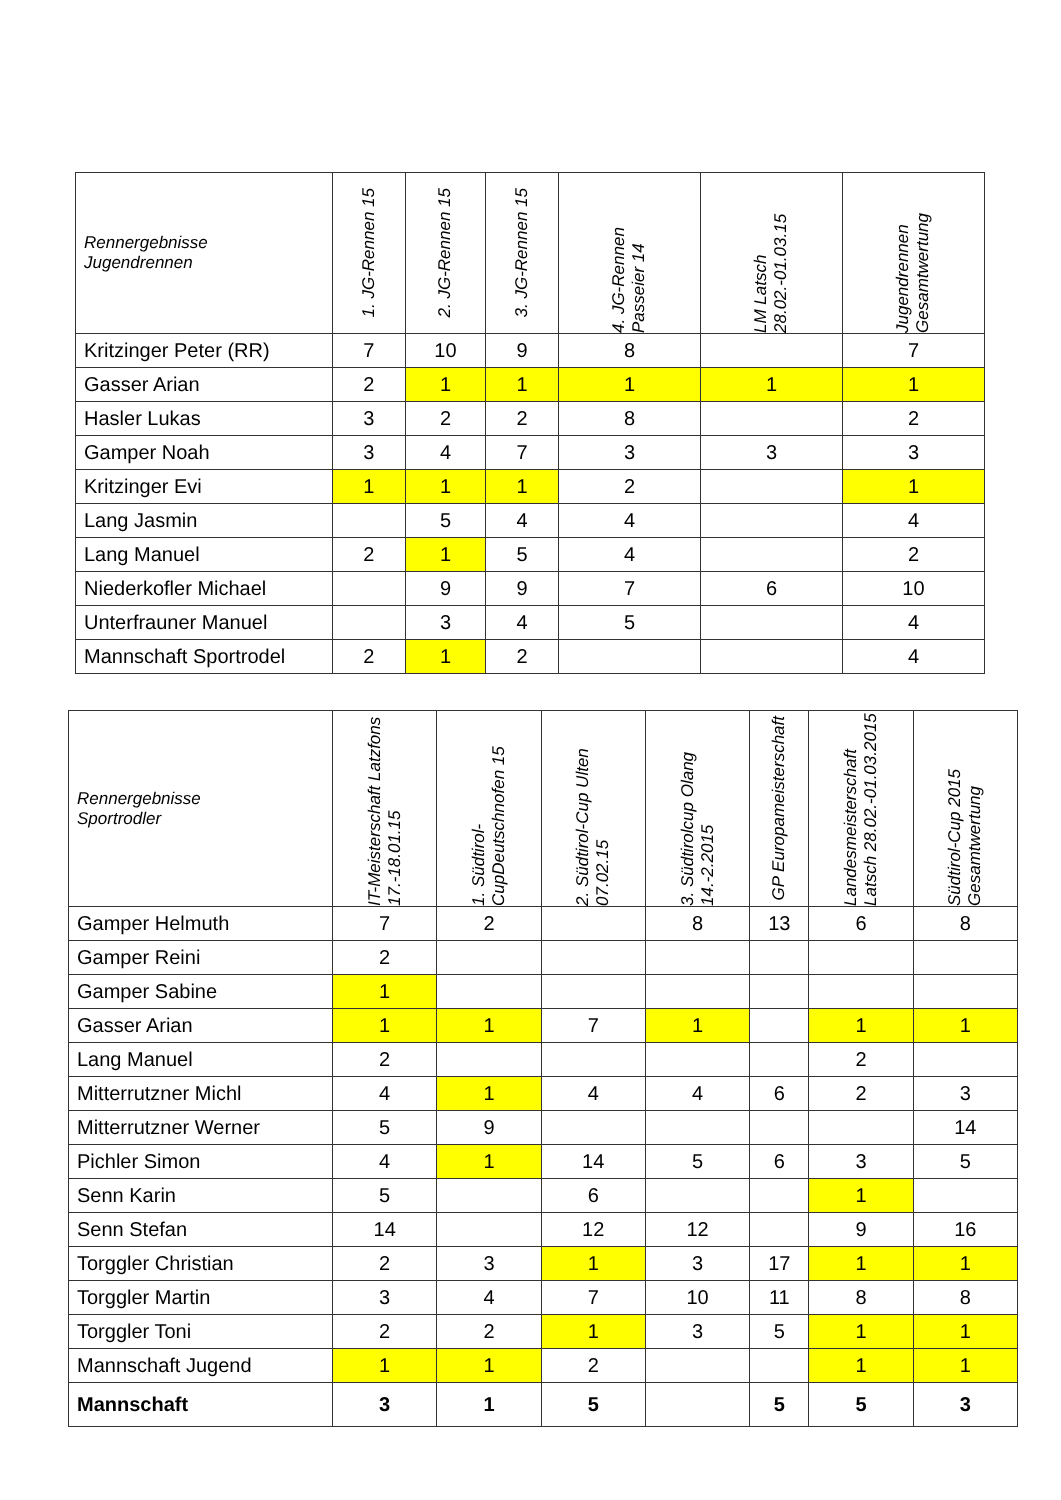| Rennergebnisse Jugendrennen | 1. JG-Rennen 15 | 2. JG-Rennen 15 | 3. JG-Rennen 15 | 4. JG-Rennen Passeier 14 | LM Latsch 28.02.-01.03.15 | Jugendrennen Gesamtwertung |
| --- | --- | --- | --- | --- | --- | --- |
| Kritzinger Peter (RR) | 7 | 10 | 9 | 8 | | 7 |
| Gasser Arian | 2 | 1 | 1 | 1 | 1 | 1 |
| Hasler Lukas | 3 | 2 | 2 | 8 | | 2 |
| Gamper Noah | 3 | 4 | 7 | 3 | 3 | 3 |
| Kritzinger Evi | 1 | 1 | 1 | 2 | | 1 |
| Lang Jasmin | | 5 | 4 | 4 | | 4 |
| Lang Manuel | 2 | 1 | 5 | 4 | | 2 |
| Niederkofler Michael | | 9 | 9 | 7 | 6 | 10 |
| Unterfrauner Manuel | | 3 | 4 | 5 | | 4 |
| Mannschaft Sportrodel | 2 | 1 | 2 | | | 4 |
| Rennergebnisse Sportrodler | IT-Meisterschaft Latzfons 17.-18.01.15 | 1. Südtirol-CupDeutschnofen 15 | 2. Südtirol-Cup Ulten 07.02.15 | 3. Südtirolcup Olang 14.-2.2015 | GP Europameisterschaft | Landesmeisterschaft Latsch 28.02.-01.03.2015 | Südtirol-Cup 2015 Gesamtwertung |
| --- | --- | --- | --- | --- | --- | --- | --- |
| Gamper Helmuth | 7 | 2 | | 8 | 13 | 6 | 8 |
| Gamper Reini | 2 | | | | | | |
| Gamper Sabine | 1 | | | | | | |
| Gasser Arian | 1 | 1 | 7 | 1 | | 1 | 1 |
| Lang Manuel | 2 | | | | | 2 | |
| Mitterrutzner Michl | 4 | 1 | 4 | 4 | 6 | 2 | 3 |
| Mitterrutzner Werner | 5 | 9 | | | | | 14 |
| Pichler Simon | 4 | 1 | 14 | 5 | 6 | 3 | 5 |
| Senn Karin | 5 | | 6 | | | 1 | |
| Senn Stefan | 14 | | 12 | 12 | | 9 | 16 |
| Torggler Christian | 2 | 3 | 1 | 3 | 17 | 1 | 1 |
| Torggler Martin | 3 | 4 | 7 | 10 | 11 | 8 | 8 |
| Torggler Toni | 2 | 2 | 1 | 3 | 5 | 1 | 1 |
| Mannschaft Jugend | 1 | 1 | 2 | | | 1 | 1 |
| Mannschaft | 3 | 1 | 5 | | 5 | 5 | 3 |